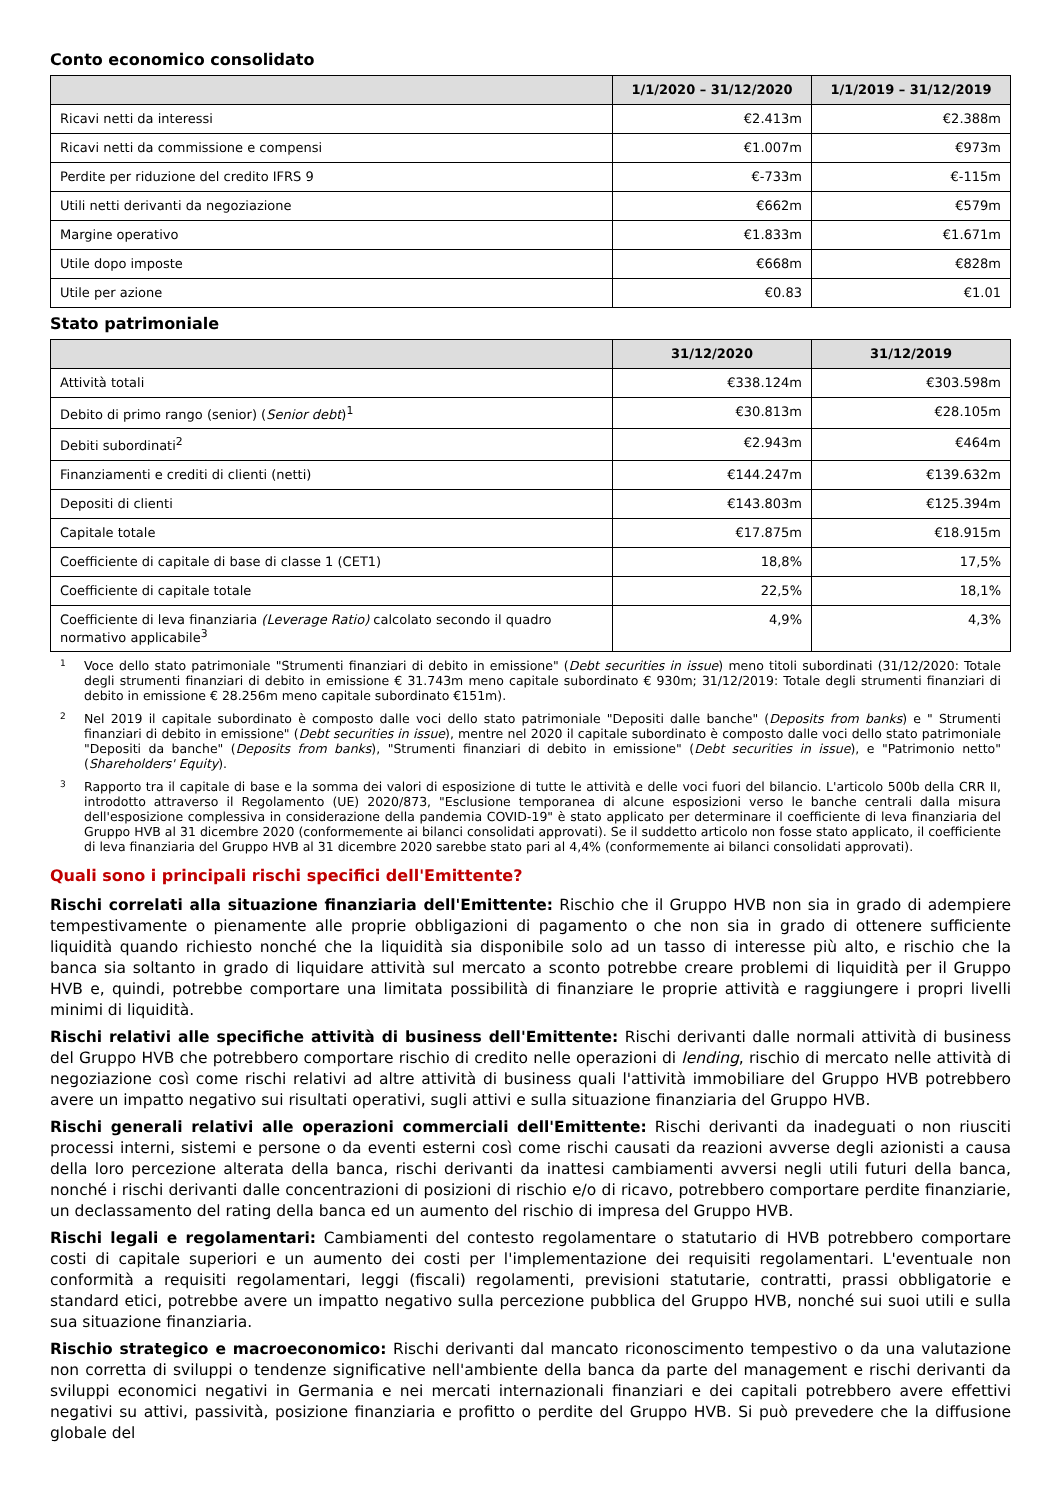Conto economico consolidato
| | 1/1/2020 – 31/12/2020 | 1/1/2019 – 31/12/2019 |
| --- | --- | --- |
| Ricavi netti da interessi | €2.413m | €2.388m |
| Ricavi netti da commissione e compensi | €1.007m | €973m |
| Perdite per riduzione del credito IFRS 9 | €-733m | €-115m |
| Utili netti derivanti da negoziazione | €662m | €579m |
| Margine operativo | €1.833m | €1.671m |
| Utile dopo imposte | €668m | €828m |
| Utile per azione | €0.83 | €1.01 |
Stato patrimoniale
| | 31/12/2020 | 31/12/2019 |
| --- | --- | --- |
| Attività totali | €338.124m | €303.598m |
| Debito di primo rango (senior) ( Senior debt )<sup>1</sup> | €30.813m | €28.105m |
| Debiti subordinati<sup>2</sup> | €2.943m | €464m |
| Finanziamenti e crediti di clienti (netti) | €144.247m | €139.632m |
| Depositi di clienti | €143.803m | €125.394m |
| Capitale totale | €17.875m | €18.915m |
| Coefficiente di capitale di base di classe 1 (CET1) | 18,8% | 17,5% |
| Coefficiente di capitale totale | 22,5% | 18,1% |
| Coefficiente di leva finanziaria (Leverage Ratio) calcolato secondo il quadro normativo applicabile<sup>3</sup> | 4,9% | 4,3% |
1 Voce dello stato patrimoniale "Strumenti finanziari di debito in emissione" (Debt securities in issue) meno titoli subordinati (31/12/2020: Totale degli strumenti finanziari di debito in emissione € 31.743m meno capitale subordinato € 930m; 31/12/2019: Totale degli strumenti finanziari di debito in emissione € 28.256m meno capitale subordinato €151m).
2 Nel 2019 il capitale subordinato è composto dalle voci dello stato patrimoniale "Depositi dalle banche" (Deposits from banks) e " Strumenti finanziari di debito in emissione" (Debt securities in issue), mentre nel 2020 il capitale subordinato è composto dalle voci dello stato patrimoniale "Depositi da banche" (Deposits from banks), "Strumenti finanziari di debito in emissione" (Debt securities in issue), e "Patrimonio netto" (Shareholders' Equity).
3 Rapporto tra il capitale di base e la somma dei valori di esposizione di tutte le attività e delle voci fuori del bilancio. L'articolo 500b della CRR II, introdotto attraverso il Regolamento (UE) 2020/873, "Esclusione temporanea di alcune esposizioni verso le banche centrali dalla misura dell'esposizione complessiva in considerazione della pandemia COVID-19" è stato applicato per determinare il coefficiente di leva finanziaria del Gruppo HVB al 31 dicembre 2020 (conformemente ai bilanci consolidati approvati). Se il suddetto articolo non fosse stato applicato, il coefficiente di leva finanziaria del Gruppo HVB al 31 dicembre 2020 sarebbe stato pari al 4,4% (conformemente ai bilanci consolidati approvati).
Quali sono i principali rischi specifici dell'Emittente?
Rischi correlati alla situazione finanziaria dell'Emittente: Rischio che il Gruppo HVB non sia in grado di adempiere tempestivamente o pienamente alle proprie obbligazioni di pagamento o che non sia in grado di ottenere sufficiente liquidità quando richiesto nonché che la liquidità sia disponibile solo ad un tasso di interesse più alto, e rischio che la banca sia soltanto in grado di liquidare attività sul mercato a sconto potrebbe creare problemi di liquidità per il Gruppo HVB e, quindi, potrebbe comportare una limitata possibilità di finanziare le proprie attività e raggiungere i propri livelli minimi di liquidità.
Rischi relativi alle specifiche attività di business dell'Emittente: Rischi derivanti dalle normali attività di business del Gruppo HVB che potrebbero comportare rischio di credito nelle operazioni di lending, rischio di mercato nelle attività di negoziazione così come rischi relativi ad altre attività di business quali l'attività immobiliare del Gruppo HVB potrebbero avere un impatto negativo sui risultati operativi, sugli attivi e sulla situazione finanziaria del Gruppo HVB.
Rischi generali relativi alle operazioni commerciali dell'Emittente: Rischi derivanti da inadeguati o non riusciti processi interni, sistemi e persone o da eventi esterni così come rischi causati da reazioni avverse degli azionisti a causa della loro percezione alterata della banca, rischi derivanti da inattesi cambiamenti avversi negli utili futuri della banca, nonché i rischi derivanti dalle concentrazioni di posizioni di rischio e/o di ricavo, potrebbero comportare perdite finanziarie, un declassamento del rating della banca ed un aumento del rischio di impresa del Gruppo HVB.
Rischi legali e regolamentari: Cambiamenti del contesto regolamentare o statutario di HVB potrebbero comportare costi di capitale superiori e un aumento dei costi per l'implementazione dei requisiti regolamentari. L'eventuale non conformità a requisiti regolamentari, leggi (fiscali) regolamenti, previsioni statutarie, contratti, prassi obbligatorie e standard etici, potrebbe avere un impatto negativo sulla percezione pubblica del Gruppo HVB, nonché sui suoi utili e sulla sua situazione finanziaria.
Rischio strategico e macroeconomico: Rischi derivanti dal mancato riconoscimento tempestivo o da una valutazione non corretta di sviluppi o tendenze significative nell'ambiente della banca da parte del management e rischi derivanti da sviluppi economici negativi in Germania e nei mercati internazionali finanziari e dei capitali potrebbero avere effettivi negativi su attivi, passività, posizione finanziaria e profitto o perdite del Gruppo HVB. Si può prevedere che la diffusione globale del